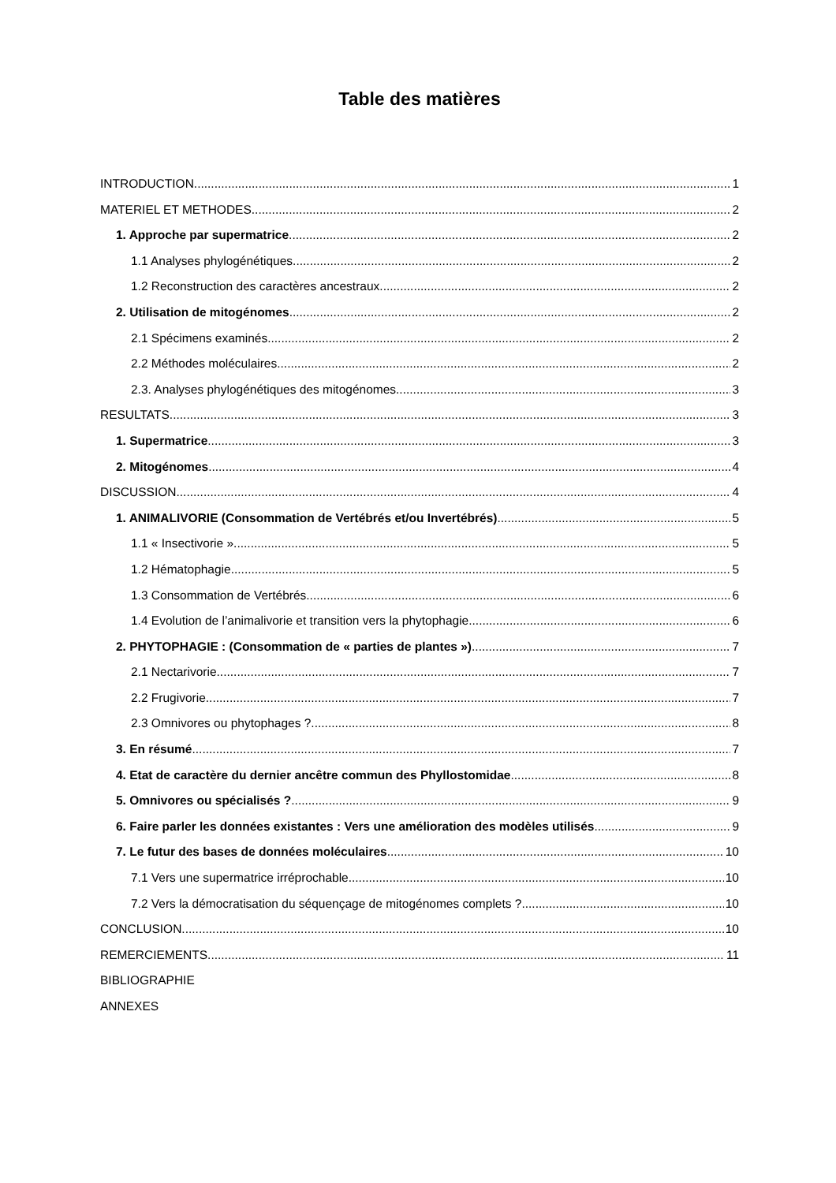Table des matières
INTRODUCTION 1
MATERIEL ET METHODES 2
1. Approche par supermatrice 2
1.1 Analyses phylogénétiques 2
1.2 Reconstruction des caractères ancestraux 2
2. Utilisation de mitogénomes 2
2.1 Spécimens examinés 2
2.2 Méthodes moléculaires 2
2.3. Analyses phylogénétiques des mitogénomes 3
RESULTATS 3
1. Supermatrice 3
2. Mitogénomes 4
DISCUSSION 4
1. ANIMALIVORIE (Consommation de Vertébrés et/ou Invertébrés) 5
1.1 « Insectivorie » 5
1.2 Hématophagie 5
1.3 Consommation de Vertébrés 6
1.4 Evolution de l’animalivorie et transition vers la phytophagie 6
2. PHYTOPHAGIE : (Consommation de « parties de plantes ») 7
2.1 Nectarivorie 7
2.2 Frugivorie 7
2.3 Omnivores ou phytophages ? 8
3. En résumé 7
4. Etat de caractère du dernier ancêtre commun des Phyllostomidae 8
5. Omnivores ou spécialisés ? 9
6. Faire parler les données existantes : Vers une amélioration des modèles utilisés 9
7. Le futur des bases de données moléculaires 10
7.1 Vers une supermatrice irréprochable 10
7.2 Vers la démocratisation du séquençage de mitogénomes complets ? 10
CONCLUSION 10
REMERCIEMENTS 11
BIBLIOGRAPHIE
ANNEXES